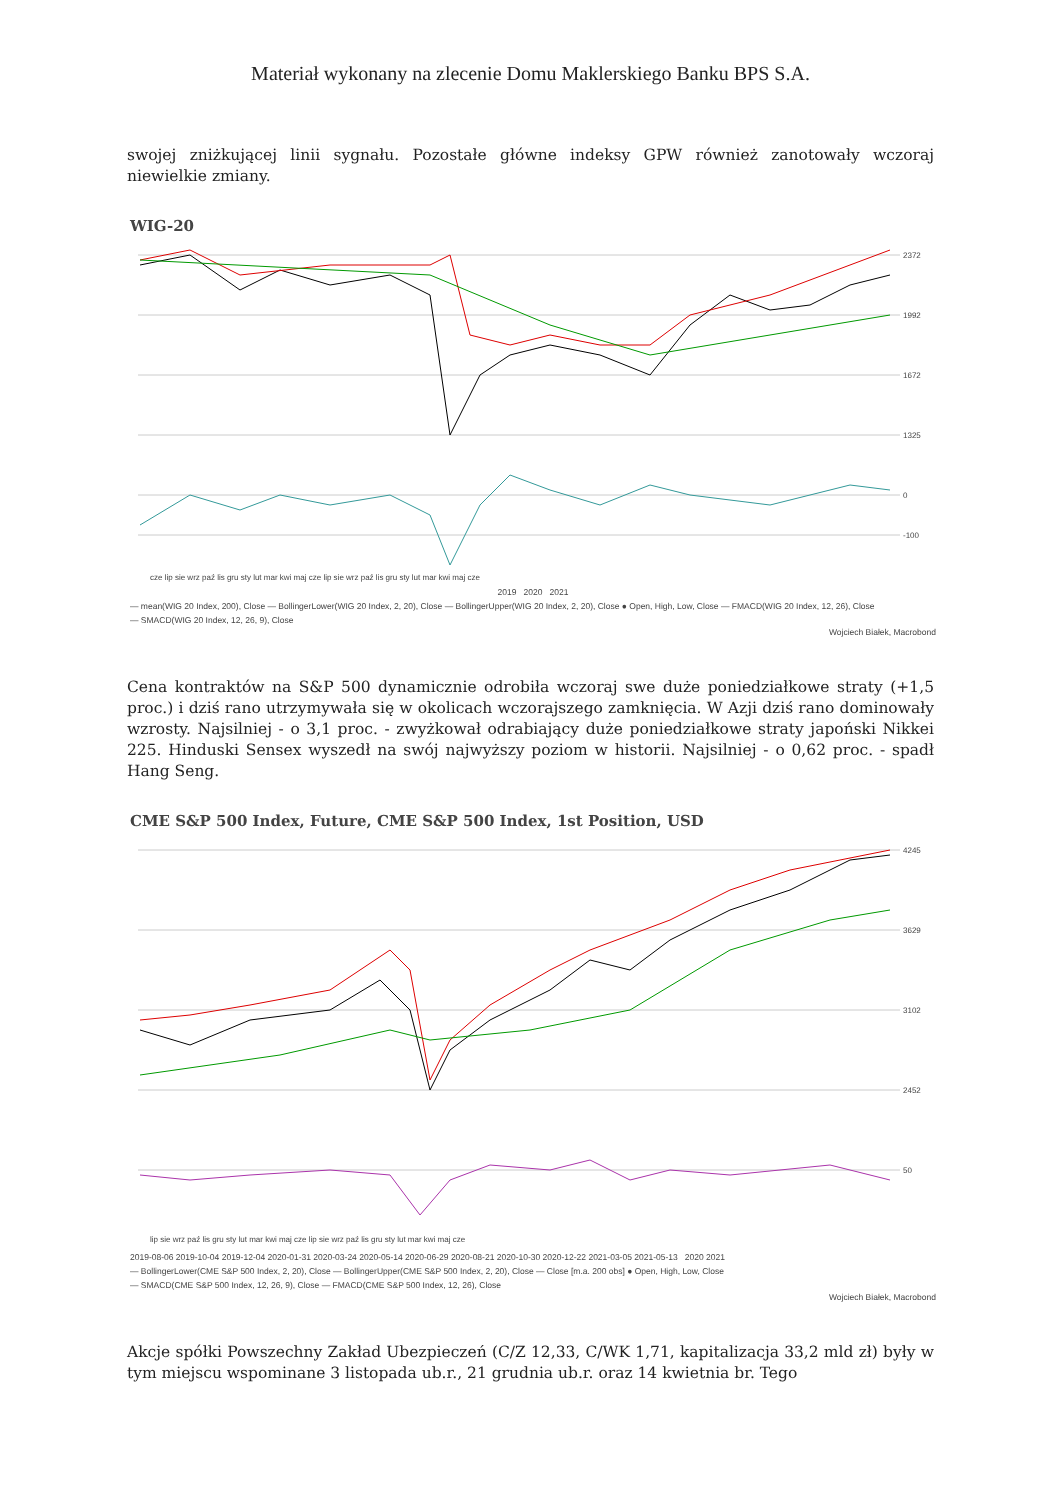Materiał wykonany na zlecenie Domu Maklerskiego Banku BPS S.A.
swojej zniżkującej linii sygnału. Pozostałe główne indeksy GPW również zanotowały wczoraj niewielkie zmiany.
WIG-20
2372
1992
1672
1325
0
-100
cze lip sie wrz paź lis gru sty lut mar kwi maj cze lip sie wrz paź lis gru sty lut mar kwi maj cze
2019 2020 2021
— mean(WIG 20 Index, 200), Close — BollingerLower(WIG 20 Index, 2, 20), Close — BollingerUpper(WIG 20 Index, 2, 20), Close ● Open, High, Low, Close — FMACD(WIG 20 Index, 12, 26), Close
— SMACD(WIG 20 Index, 12, 26, 9), Close
Wojciech Białek, Macrobond
Cena kontraktów na S&P 500 dynamicznie odrobiła wczoraj swe duże poniedziałkowe straty (+1,5 proc.) i dziś rano utrzymywała się w okolicach wczorajszego zamknięcia. W Azji dziś rano dominowały wzrosty. Najsilniej - o 3,1 proc. - zwyżkował odrabiający duże poniedziałkowe straty japoński Nikkei 225. Hinduski Sensex wyszedł na swój najwyższy poziom w historii. Najsilniej - o 0,62 proc. - spadł Hang Seng.
CME S&P 500 Index, Future, CME S&P 500 Index, 1st Position, USD
4245
3629
3102
2452
50
lip sie wrz paź lis gru sty lut mar kwi maj cze lip sie wrz paź lis gru sty lut mar kwi maj cze
2019-08-06 2019-10-04 2019-12-04 2020-01-31 2020-03-24 2020-05-14 2020-06-29 2020-08-21 2020-10-30 2020-12-22 2021-03-05 2021-05-13 2020 2021
— BollingerLower(CME S&P 500 Index, 2, 20), Close — BollingerUpper(CME S&P 500 Index, 2, 20), Close — Close [m.a. 200 obs] ● Open, High, Low, Close
— SMACD(CME S&P 500 Index, 12, 26, 9), Close — FMACD(CME S&P 500 Index, 12, 26), Close
Wojciech Białek, Macrobond
Akcje spółki Powszechny Zakład Ubezpieczeń (C/Z 12,33, C/WK 1,71, kapitalizacja 33,2 mld zł) były w tym miejscu wspominane 3 listopada ub.r., 21 grudnia ub.r. oraz 14 kwietnia br. Tego